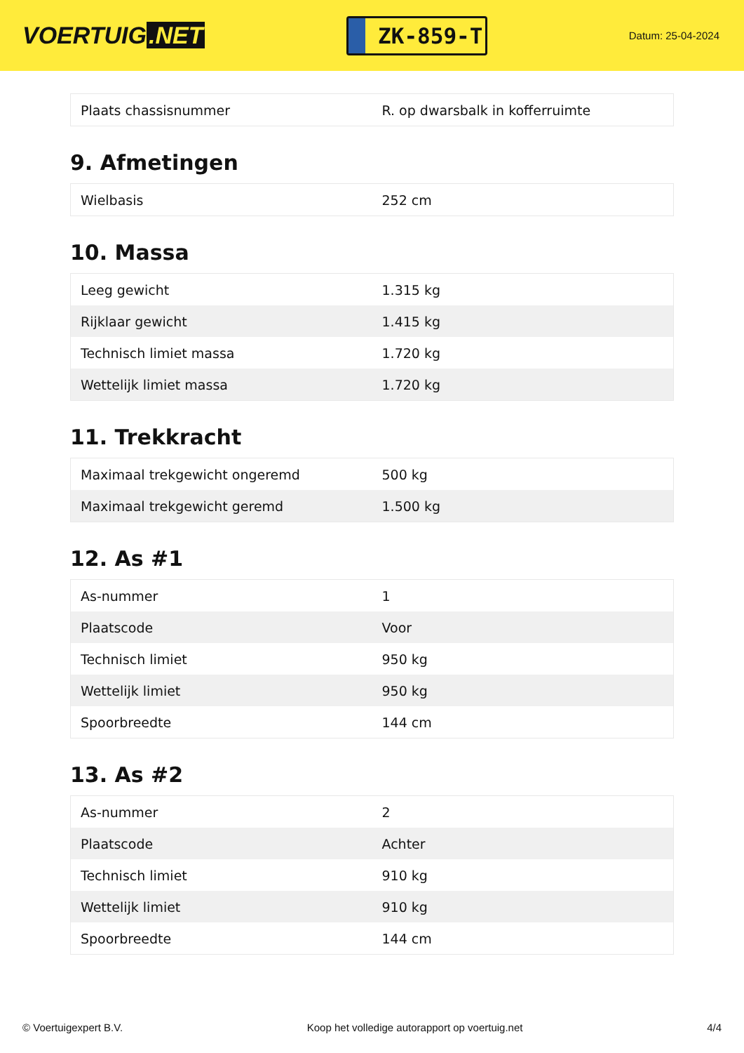VOERTUIG.NET
ZK-859-T
Datum: 25-04-2024
| Plaats chassisnummer | R. op dwarsbalk in kofferruimte |
9. Afmetingen
| Wielbasis | 252 cm |
10. Massa
| Leeg gewicht | 1.315 kg |
| Rijklaar gewicht | 1.415 kg |
| Technisch limiet massa | 1.720 kg |
| Wettelijk limiet massa | 1.720 kg |
11. Trekkracht
| Maximaal trekgewicht ongeremd | 500 kg |
| Maximaal trekgewicht geremd | 1.500 kg |
12. As #1
| As-nummer | 1 |
| Plaatscode | Voor |
| Technisch limiet | 950 kg |
| Wettelijk limiet | 950 kg |
| Spoorbreedte | 144 cm |
13. As #2
| As-nummer | 2 |
| Plaatscode | Achter |
| Technisch limiet | 910 kg |
| Wettelijk limiet | 910 kg |
| Spoorbreedte | 144 cm |
© Voertuigexpert B.V. Koop het volledige autorapport op voertuig.net 4/4